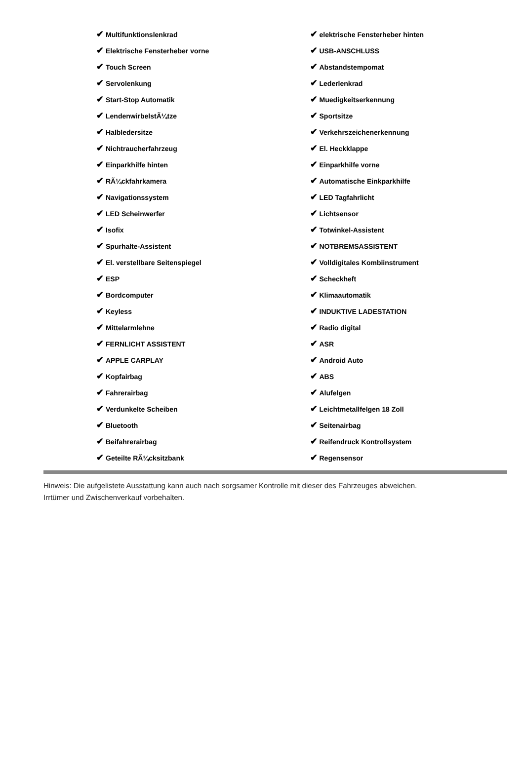| ✔ Multifunktionslenkrad | ✔ elektrische Fensterheber hinten |
| ✔ Elektrische Fensterheber vorne | ✔ USB-ANSCHLUSS |
| ✔ Touch Screen | ✔ Abstandstempomat |
| ✔ Servolenkung | ✔ Lederlenkrad |
| ✔ Start-Stop Automatik | ✔ Muedigkeitserkennung |
| ✔ LendenwirbelstÃ¼tze | ✔ Sportsitze |
| ✔ Halbledersitze | ✔ Verkehrszeichenerkennung |
| ✔ Nichtraucherfahrzeug | ✔ El. Heckklappe |
| ✔ Einparkhilfe hinten | ✔ Einparkhilfe vorne |
| ✔ RÃ¼ckfahrkamera | ✔ Automatische Einkparkhilfe |
| ✔ Navigationssystem | ✔ LED Tagfahrlicht |
| ✔ LED Scheinwerfer | ✔ Lichtsensor |
| ✔ Isofix | ✔ Totwinkel-Assistent |
| ✔ Spurhalte-Assistent | ✔ NOTBREMSASSISTENT |
| ✔ El. verstellbare Seitenspiegel | ✔ Volldigitales Kombiinstrument |
| ✔ ESP | ✔ Scheckheft |
| ✔ Bordcomputer | ✔ Klimaautomatik |
| ✔ Keyless | ✔ INDUKTIVE LADESTATION |
| ✔ Mittelarmlehne | ✔ Radio digital |
| ✔ FERNLICHT ASSISTENT | ✔ ASR |
| ✔ APPLE CARPLAY | ✔ Android Auto |
| ✔ Kopfairbag | ✔ ABS |
| ✔ Fahrerairbag | ✔ Alufelgen |
| ✔ Verdunkelte Scheiben | ✔ Leichtmetallfelgen 18 Zoll |
| ✔ Bluetooth | ✔ Seitenairbag |
| ✔ Beifahrerairbag | ✔ Reifendruck Kontrollsystem |
| ✔ Geteilte RÃ¼cksitzbank | ✔ Regensensor |
Hinweis: Die aufgelistete Ausstattung kann auch nach sorgsamer Kontrolle mit dieser des Fahrzeuges abweichen. Irrtümer und Zwischenverkauf vorbehalten.